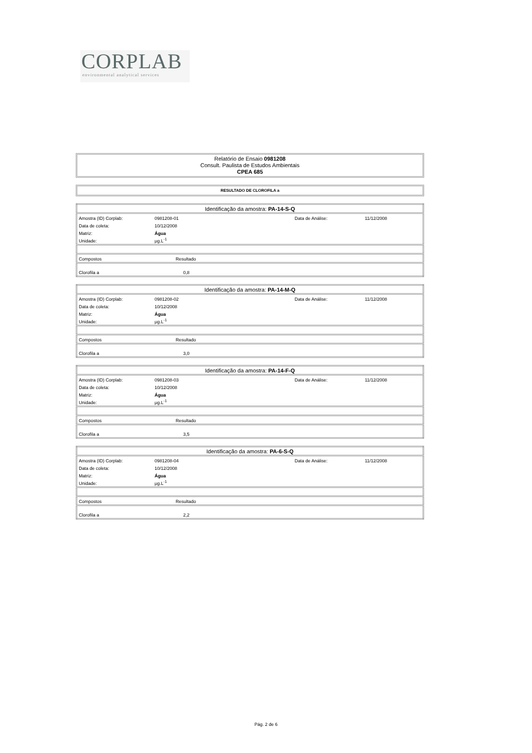CORPLAB
environmental analytical services
Relatório de Ensaio 0981208
Consult. Paulista de Estudos Ambientais
CPEA 685
RESULTADO DE CLOROFILA a
| Identificação da amostra: PA-14-S-Q | | | | |
| Amostra (ID) Corplab: | 0981208-01 | | Data de Análise: | 11/12/2008 |
| Data de coleta: | 10/12/2008 | | | |
| Matriz: | Água | | | |
| Unidade: | μg.L<sup>-1</sup> | | | |
| Compostos | Resultado | | | |
| Clorofila a | 0,8 | | | |
| Identificação da amostra: PA-14-M-Q | | | | |
| Amostra (ID) Corplab: | 0981208-02 | | Data de Análise: | 11/12/2008 |
| Data de coleta: | 10/12/2008 | | | |
| Matriz: | Água | | | |
| Unidade: | μg.L<sup>-1</sup> | | | |
| Compostos | Resultado | | | |
| Clorofila a | 3,0 | | | |
| Identificação da amostra: PA-14-F-Q | | | | |
| Amostra (ID) Corplab: | 0981208-03 | | Data de Análise: | 11/12/2008 |
| Data de coleta: | 10/12/2008 | | | |
| Matriz: | Água | | | |
| Unidade: | μg.L<sup>-1</sup> | | | |
| Compostos | Resultado | | | |
| Clorofila a | 3,5 | | | |
| Identificação da amostra: PA-6-S-Q | | | | |
| Amostra (ID) Corplab: | 0981208-04 | | Data de Análise: | 11/12/2008 |
| Data de coleta: | 10/12/2008 | | | |
| Matriz: | Água | | | |
| Unidade: | μg.L<sup>-1</sup> | | | |
| Compostos | Resultado | | | |
| Clorofila a | 2,2 | | | |
Pág. 2 de 6